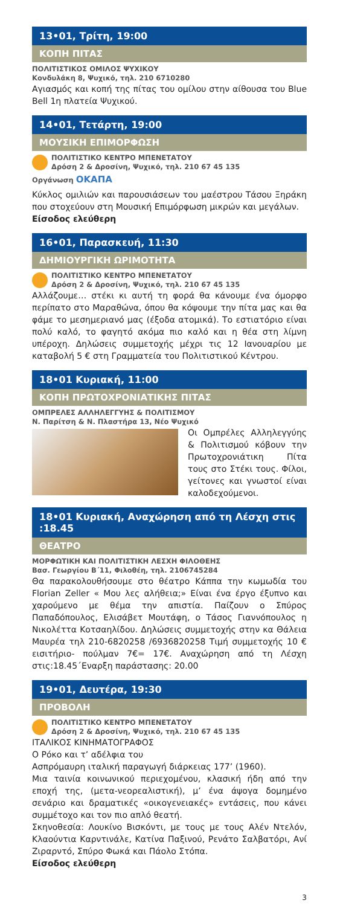13•01, Τρίτη, 19:00
ΚΟΠΗ ΠΙΤΑΣ
ΠΟΛΙΤΙΣΤΙΚΟΣ ΟΜΙΛΟΣ ΨΥΧΙΚΟΥ
Κονδυλάκη 8, Ψυχικό, τηλ. 210 6710280
Αγιασμός και κοπή της πίτας του ομίλου στην αίθουσα του Blue Bell 1η πλατεία Ψυχικού.
14•01, Τετάρτη, 19:00
ΜΟΥΣΙΚΗ ΕΠΙΜΟΡΦΩΣΗ
ΠΟΛΙΤΙΣΤΙΚΟ ΚΕΝΤΡΟ ΜΠΕΝΕΤΑΤΟΥ
Δρόση 2 & Δροσίνη, Ψυχικό, τηλ. 210 67 45 135
Οργάνωση ΟΚΑΠΑ
Κύκλος ομιλιών και παρουσιάσεων του μαέστρου Τάσου Ξηράκη που στοχεύουν στη Μουσική Επιμόρφωση μικρών και μεγάλων.
Είσοδος ελεύθερη
16•01, Παρασκευή, 11:30
ΔΗΜΙΟΥΡΓΙΚΗ ΩΡΙΜΟΤΗΤΑ
ΠΟΛΙΤΙΣΤΙΚΟ ΚΕΝΤΡΟ ΜΠΕΝΕΤΑΤΟΥ
Δρόση 2 & Δροσίνη, Ψυχικό, τηλ. 210 67 45 135
Αλλάζουμε… στέκι κι αυτή τη φορά θα κάνουμε ένα όμορφο περίπατο στο Μαραθώνα, όπου θα κόψουμε την πίτα μας και θα φάμε το μεσημεριανό μας (έξοδα ατομικά). Το εστιατόριο είναι πολύ καλό, το φαγητό ακόμα πιο καλό και η θέα στη λίμνη υπέροχη. Δηλώσεις συμμετοχής μέχρι τις 12 Ιανουαρίου με καταβολή 5 € στη Γραμματεία του Πολιτιστικού Κέντρου.
18•01 Κυριακή, 11:00
ΚΟΠΗ ΠΡΩΤΟΧΡΟΝΙΑΤΙΚΗΣ ΠΙΤΑΣ
ΟΜΠΡΕΛΕΣ ΑΛΛΗΛΕΓΓΥΗΣ & ΠΟΛΙΤΙΣΜΟΥ
Ν. Παρίτση & Ν. Πλαστήρα 13, Νέο Ψυχικό
Οι Ομπρέλες Αλληλεγγύης & Πολιτισμού κόβουν την Πρωτοχρονιάτικη Πίτα τους στο Στέκι τους. Φίλοι, γείτονες και γνωστοί είναι καλοδεχούμενοι.
18•01 Κυριακή, Αναχώρηση από τη Λέσχη στις :18.45
ΘΕΑΤΡΟ
ΜΟΡΦΩΤΙΚΗ ΚΑΙ ΠΟΛΙΤΙΣΤΙΚΗ ΛΕΣΧΗ ΦΙΛΟΘΕΗΣ
Βασ. Γεωργίου Β΄11, Φιλοθέη, τηλ. 2106745284
Θα παρακολουθήσουμε στο θέατρο Κάππα την κωμωδία του Florian Zeller « Μου λες αλήθεια;» Είναι ένα έργο έξυπνο και χαρούμενο με θέμα την απιστία. Παίζουν ο Σπύρος Παπαδόπουλος, Ελισάβετ Μουτάφη, ο Τάσος Γιαννόπουλος η Νικολέττα Κοτσαηλίδου. Δηλώσεις συμμετοχής στην κα Θάλεια Μαυρέα τηλ 210-6820258 /6936820258 Τιμή συμμετοχής 10 € εισιτήριο- πούλμαν 7€= 17€. Αναχώρηση από τη Λέσχη στις:18.45΄Εναρξη παράστασης: 20.00
19•01, Δευτέρα, 19:30
ΠΡΟΒΟΛΗ
ΠΟΛΙΤΙΣΤΙΚΟ ΚΕΝΤΡΟ ΜΠΕΝΕΤΑΤΟΥ
Δρόση 2 & Δροσίνη, Ψυχικό, τηλ. 210 67 45 135
ΙΤΑΛΙΚΟΣ ΚΙΝΗΜΑΤΟΓΡΑΦΟΣ
Ο Ρόκο και τ’ αδέλφια του
Ασπρόμαυρη ιταλική παραγωγή διάρκειας 177’ (1960).
Μια ταινία κοινωνικού περιεχομένου, κλασική ήδη από την εποχή της, (μετα-νεορεαλιστική), μ’ ένα άψογα δομημένο σενάριο και δραματικές «οικογενειακές» εντάσεις, που κάνει συμμέτοχο και τον πιο απλό θεατή.
Σκηνοθεσία: Λουκίνο Βισκόντι, με τους με τους Αλέν Ντελόν, Κλαούντια Καρντινάλε, Κατίνα Παξινού, Ρενάτο Σαλβατόρι, Ανί Ζιραρντό, Σπύρο Φωκά και Πάολο Στόπα.
Είσοδος ελεύθερη
3